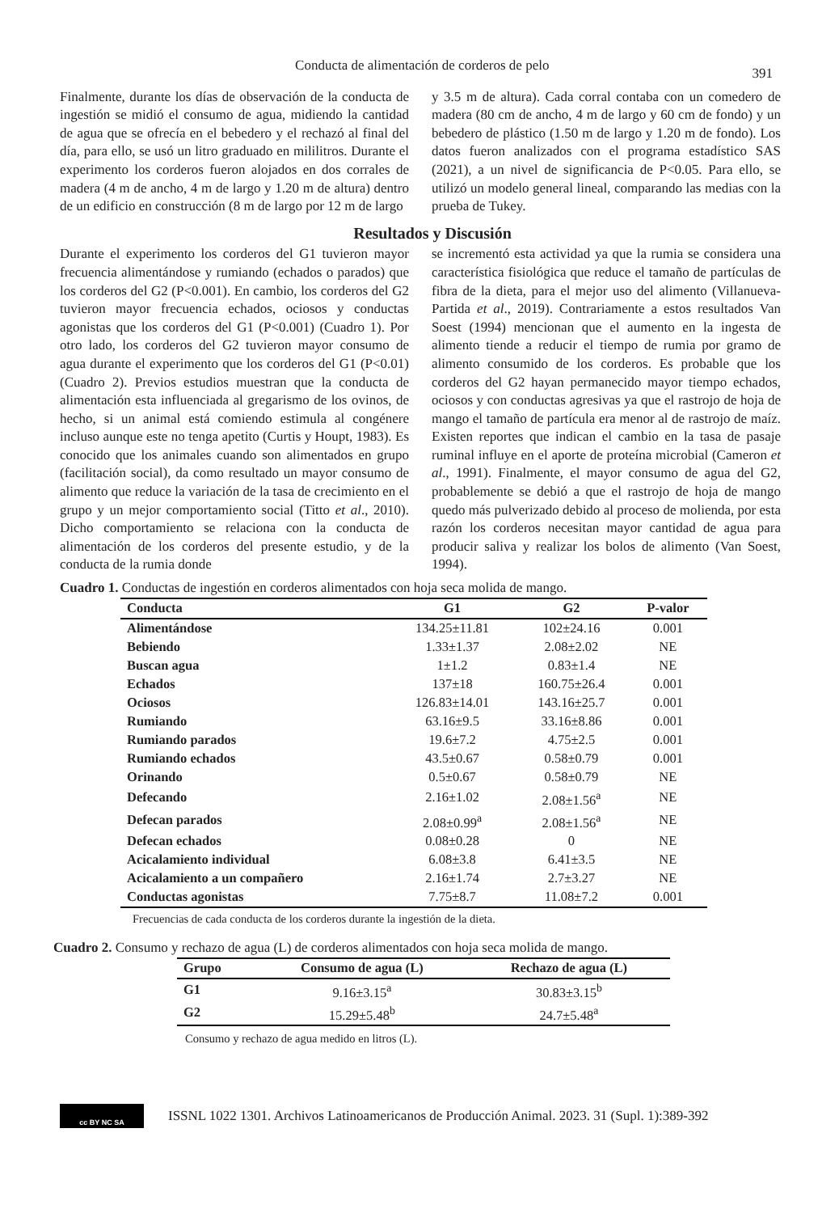Conducta de alimentación de corderos de pelo 391
Finalmente, durante los días de observación de la conducta de ingestión se midió el consumo de agua, midiendo la cantidad de agua que se ofrecía en el bebedero y el rechazó al final del día, para ello, se usó un litro graduado en mililitros. Durante el experimento los corderos fueron alojados en dos corrales de madera (4 m de ancho, 4 m de largo y 1.20 m de altura) dentro de un edificio en construcción (8 m de largo por 12 m de largo
y 3.5 m de altura). Cada corral contaba con un comedero de madera (80 cm de ancho, 4 m de largo y 60 cm de fondo) y un bebedero de plástico (1.50 m de largo y 1.20 m de fondo). Los datos fueron analizados con el programa estadístico SAS (2021), a un nivel de significancia de P<0.05. Para ello, se utilizó un modelo general lineal, comparando las medias con la prueba de Tukey.
Resultados y Discusión
Durante el experimento los corderos del G1 tuvieron mayor frecuencia alimentándose y rumiando (echados o parados) que los corderos del G2 (P<0.001). En cambio, los corderos del G2 tuvieron mayor frecuencia echados, ociosos y conductas agonistas que los corderos del G1 (P<0.001) (Cuadro 1). Por otro lado, los corderos del G2 tuvieron mayor consumo de agua durante el experimento que los corderos del G1 (P<0.01) (Cuadro 2). Previos estudios muestran que la conducta de alimentación esta influenciada al gregarismo de los ovinos, de hecho, si un animal está comiendo estimula al congénere incluso aunque este no tenga apetito (Curtis y Houpt, 1983). Es conocido que los animales cuando son alimentados en grupo (facilitación social), da como resultado un mayor consumo de alimento que reduce la variación de la tasa de crecimiento en el grupo y un mejor comportamiento social (Titto et al., 2010). Dicho comportamiento se relaciona con la conducta de alimentación de los corderos del presente estudio, y de la conducta de la rumia donde
se incrementó esta actividad ya que la rumia se considera una característica fisiológica que reduce el tamaño de partículas de fibra de la dieta, para el mejor uso del alimento (Villanueva-Partida et al., 2019). Contrariamente a estos resultados Van Soest (1994) mencionan que el aumento en la ingesta de alimento tiende a reducir el tiempo de rumia por gramo de alimento consumido de los corderos. Es probable que los corderos del G2 hayan permanecido mayor tiempo echados, ociosos y con conductas agresivas ya que el rastrojo de hoja de mango el tamaño de partícula era menor al de rastrojo de maíz. Existen reportes que indican el cambio en la tasa de pasaje ruminal influye en el aporte de proteína microbial (Cameron et al., 1991). Finalmente, el mayor consumo de agua del G2, probablemente se debió a que el rastrojo de hoja de mango quedo más pulverizado debido al proceso de molienda, por esta razón los corderos necesitan mayor cantidad de agua para producir saliva y realizar los bolos de alimento (Van Soest, 1994).
Cuadro 1. Conductas de ingestión en corderos alimentados con hoja seca molida de mango.
| Conducta | G1 | G2 | P-valor |
| --- | --- | --- | --- |
| Alimentándose | 134.25±11.81 | 102±24.16 | 0.001 |
| Bebiendo | 1.33±1.37 | 2.08±2.02 | NE |
| Buscan agua | 1±1.2 | 0.83±1.4 | NE |
| Echados | 137±18 | 160.75±26.4 | 0.001 |
| Ociosos | 126.83±14.01 | 143.16±25.7 | 0.001 |
| Rumiando | 63.16±9.5 | 33.16±8.86 | 0.001 |
| Rumiando parados | 19.6±7.2 | 4.75±2.5 | 0.001 |
| Rumiando echados | 43.5±0.67 | 0.58±0.79 | 0.001 |
| Orinando | 0.5±0.67 | 0.58±0.79 | NE |
| Defecando | 2.16±1.02 | 2.08±1.56<sup>a</sup> | NE |
| Defecan parados | 2.08±0.99<sup>a</sup> | 2.08±1.56<sup>a</sup> | NE |
| Defecan echados | 0.08±0.28 | 0 | NE |
| Acicalamiento individual | 6.08±3.8 | 6.41±3.5 | NE |
| Acicalamiento a un compañero | 2.16±1.74 | 2.7±3.27 | NE |
| Conductas agonistas | 7.75±8.7 | 11.08±7.2 | 0.001 |
Frecuencias de cada conducta de los corderos durante la ingestión de la dieta.
Cuadro 2. Consumo y rechazo de agua (L) de corderos alimentados con hoja seca molida de mango.
| Grupo | Consumo de agua (L) | Rechazo de agua (L) |
| --- | --- | --- |
| G1 | 9.16±3.15<sup>a</sup> | 30.83±3.15<sup>b</sup> |
| G2 | 15.29±5.48<sup>b</sup> | 24.7±5.48<sup>a</sup> |
Consumo y rechazo de agua medido en litros (L).
cc BY NC SA
ISSNL 1022 1301. Archivos Latinoamericanos de Producción Animal. 2023. 31 (Supl. 1):389-392